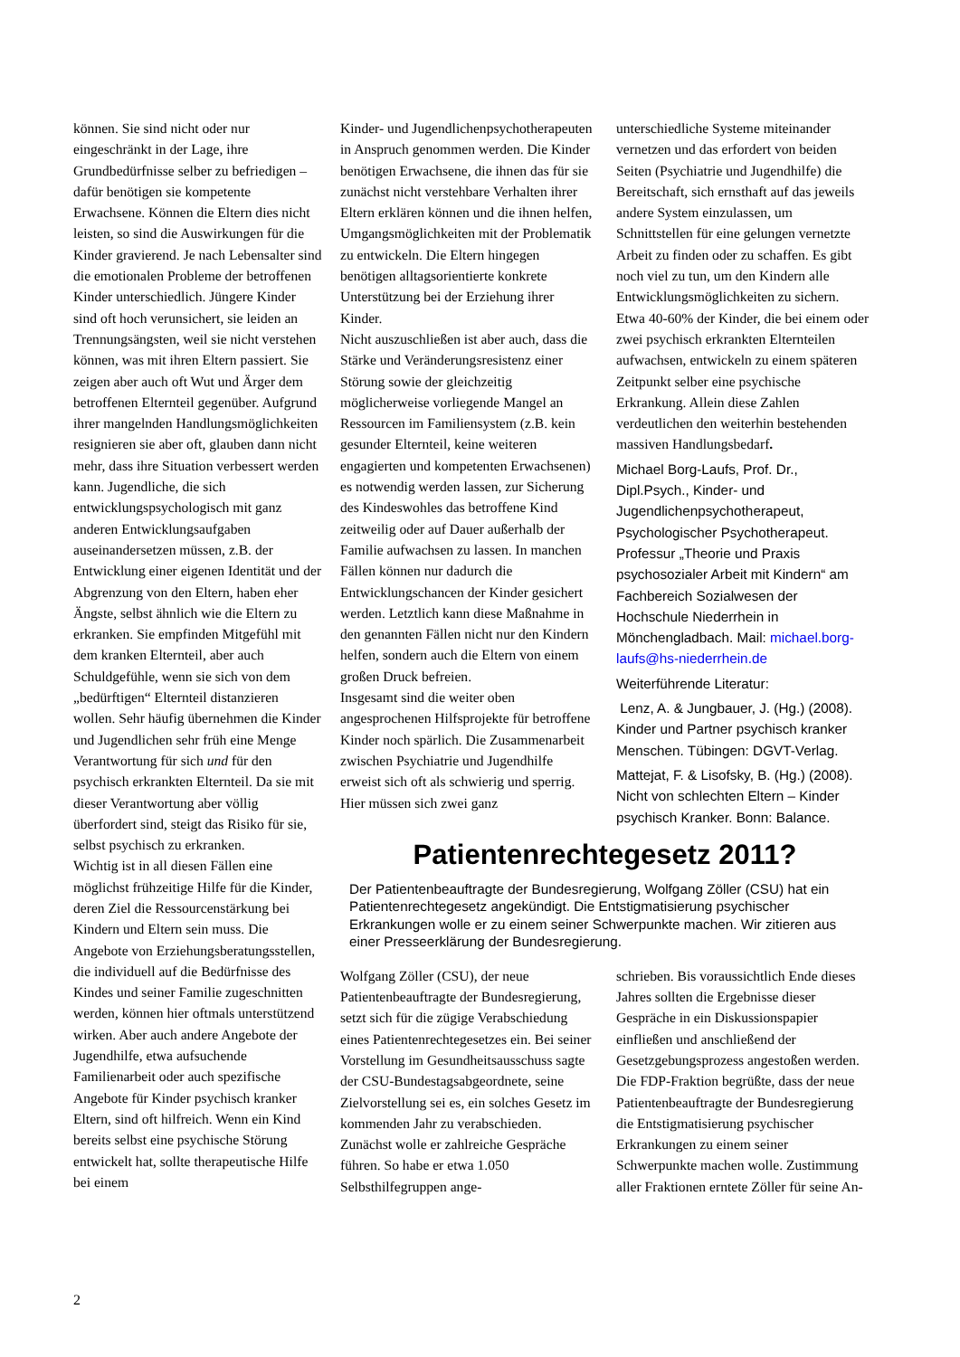können. Sie sind nicht oder nur eingeschränkt in der Lage, ihre Grundbedürfnisse selber zu befriedigen – dafür benötigen sie kompetente Erwachsene. Können die Eltern dies nicht leisten, so sind die Auswirkungen für die Kinder gravierend. Je nach Lebensalter sind die emotionalen Probleme der betroffenen Kinder unterschiedlich. Jüngere Kinder sind oft hoch verunsichert, sie leiden an Trennungsängsten, weil sie nicht verstehen können, was mit ihren Eltern passiert. Sie zeigen aber auch oft Wut und Ärger dem betroffenen Elternteil gegenüber. Aufgrund ihrer mangelnden Handlungsmöglichkeiten resignieren sie aber oft, glauben dann nicht mehr, dass ihre Situation verbessert werden kann. Jugendliche, die sich entwicklungspsychologisch mit ganz anderen Entwicklungsaufgaben auseinandersetzen müssen, z.B. der Entwicklung einer eigenen Identität und der Abgrenzung von den Eltern, haben eher Ängste, selbst ähnlich wie die Eltern zu erkranken. Sie empfinden Mitgefühl mit dem kranken Elternteil, aber auch Schuldgefühle, wenn sie sich von dem „bedürftigen“ Elternteil distanzieren wollen. Sehr häufig übernehmen die Kinder und Jugendlichen sehr früh eine Menge Verantwortung für sich und für den psychisch erkrankten Elternteil. Da sie mit dieser Verantwortung aber völlig überfordert sind, steigt das Risiko für sie, selbst psychisch zu erkranken.
Wichtig ist in all diesen Fällen eine möglichst frühzeitige Hilfe für die Kinder, deren Ziel die Ressourcenstärkung bei Kindern und Eltern sein muss. Die Angebote von Erziehungsberatungsstellen, die individuell auf die Bedürfnisse des Kindes und seiner Familie zugeschnitten werden, können hier oftmals unterstützend wirken. Aber auch andere Angebote der Jugendhilfe, etwa aufsuchende Familienarbeit oder auch spezifische Angebote für Kinder psychisch kranker Eltern, sind oft hilfreich. Wenn ein Kind bereits selbst eine psychische Störung entwickelt hat, sollte therapeutische Hilfe bei einem
Kinder- und Jugendlichenpsychotherapeuten in Anspruch genommen werden. Die Kinder benötigen Erwachsene, die ihnen das für sie zunächst nicht verstehbare Verhalten ihrer Eltern erklären können und die ihnen helfen, Umgangsmöglichkeiten mit der Problematik zu entwickeln. Die Eltern hingegen benötigen alltagsorientierte konkrete Unterstützung bei der Erziehung ihrer Kinder.
Nicht auszuschließen ist aber auch, dass die Stärke und Veränderungsresistenz einer Störung sowie der gleichzeitig möglicherweise vorliegende Mangel an Ressourcen im Familiensystem (z.B. kein gesunder Elternteil, keine weiteren engagierten und kompetenten Erwachsenen) es notwendig werden lassen, zur Sicherung des Kindeswohles das betroffene Kind zeitweilig oder auf Dauer außerhalb der Familie aufwachsen zu lassen. In manchen Fällen können nur dadurch die Entwicklungschancen der Kinder gesichert werden. Letztlich kann diese Maßnahme in den genannten Fällen nicht nur den Kindern helfen, sondern auch die Eltern von einem großen Druck befreien.
Insgesamt sind die weiter oben angesprochenen Hilfsprojekte für betroffene Kinder noch spärlich. Die Zusammenarbeit zwischen Psychiatrie und Jugendhilfe erweist sich oft als schwierig und sperrig. Hier müssen sich zwei ganz
unterschiedliche Systeme miteinander vernetzen und das erfordert von beiden Seiten (Psychiatrie und Jugendhilfe) die Bereitschaft, sich ernsthaft auf das jeweils andere System einzulassen, um Schnittstellen für eine gelungen vernetzte Arbeit zu finden oder zu schaffen. Es gibt noch viel zu tun, um den Kindern alle Entwicklungsmöglichkeiten zu sichern. Etwa 40-60% der Kinder, die bei einem oder zwei psychisch erkrankten Elternteilen aufwachsen, entwickeln zu einem späteren Zeitpunkt selber eine psychische Erkrankung. Allein diese Zahlen verdeutlichen den weiterhin bestehenden massiven Handlungsbedarf.
Michael Borg-Laufs, Prof. Dr., Dipl.Psych., Kinder- und Jugendlichenpsychotherapeut, Psychologischer Psychotherapeut. Professur „Theorie und Praxis psychosozialer Arbeit mit Kindern“ am Fachbereich Sozialwesen der Hochschule Niederrhein in Mönchengladbach. Mail: michael.borg-laufs@hs-niederrhein.de
Weiterführende Literatur:
Lenz, A. & Jungbauer, J. (Hg.) (2008). Kinder und Partner psychisch kranker Menschen. Tübingen: DGVT-Verlag.
Mattejat, F. & Lisofsky, B. (Hg.) (2008). Nicht von schlechten Eltern – Kinder psychisch Kranker. Bonn: Balance.
Patientenrechtegesetz 2011?
Der Patientenbeauftragte der Bundesregierung, Wolfgang Zöller (CSU) hat ein Patientenrechtegesetz angekündigt. Die Entstigmatisierung psychischer Erkrankungen wolle er zu einem seiner Schwerpunkte machen. Wir zitieren aus einer Presseerklärung der Bundesregierung.
Wolfgang Zöller (CSU), der neue Patientenbeauftragte der Bundesregierung, setzt sich für die zügige Verabschiedung eines Patientenrechtegesetzes ein. Bei seiner Vorstellung im Gesundheitsausschuss sagte der CSU-Bundestagsabgeordnete, seine Zielvorstellung sei es, ein solches Gesetz im kommenden Jahr zu verabschieden. Zunächst wolle er zahlreiche Gespräche führen. So habe er etwa 1.050 Selbsthilfegruppen ange-
schrieben. Bis voraussichtlich Ende dieses Jahres sollten die Ergebnisse dieser Gespräche in ein Diskussionspapier einfließen und anschließend der Gesetzgebungsprozess angestoßen werden. Die FDP-Fraktion begrüßte, dass der neue Patientenbeauftragte der Bundesregierung die Entstigmatisierung psychischer Erkrankungen zu einem seiner Schwerpunkte machen wolle. Zustimmung aller Fraktionen erntete Zöller für seine An-
2